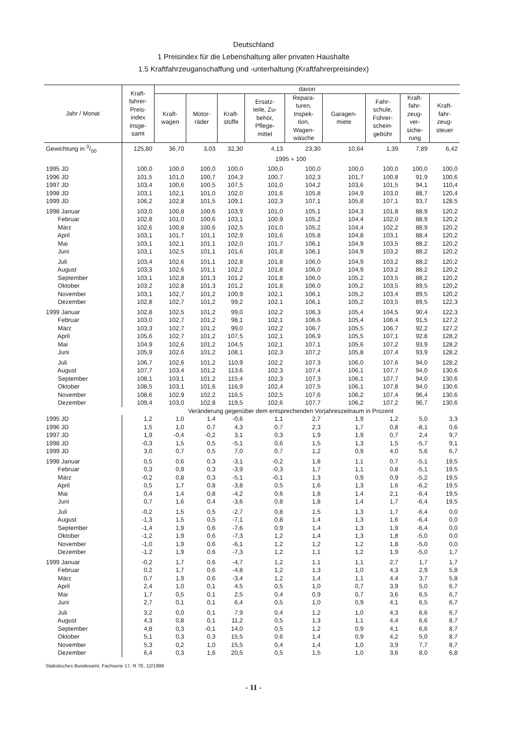Deutschland
1 Preisindex für die Lebenshaltung aller privaten Haushalte
1.5 Kraftfahrzeuganschaffung und -unterhaltung (Kraftfahrerpreisindex)
| Jahr / Monat | Kraft- fahrer- Preis- index insge- samt | davon | | | | | | | | |
| --- | --- | --- | --- | --- | --- | --- | --- | --- | --- | --- |
| | | Kraft- wagen | Motor- räder | Kraft- stoffe | Ersatz- teile, Zu- behör, Pflege- mittel | Repara- turen, Inspek- tion, Wagen- wäsche | Garagen- miete | Fahr- schule, Führer- schein- gebühr | Kraft- fahr- zeug- ver- siche- rung | Kraft- fahr- zeug- steuer |
| Gewichtung in 0/00 | 125,80 | 36,70 | 3,03 | 32,30 | 4,13 | 23,30 | 10,64 | 1,39 | 7,89 | 6,42 |
| | 1995 = 100 | | | | | | | | | |
| 1995 JD | 100,0 | 100,0 | 100,0 | 100,0 | 100,0 | 100,0 | 100,0 | 100,0 | 100,0 | 100,0 |
| 1996 JD | 101,5 | 101,0 | 100,7 | 104,3 | 100,7 | 102,3 | 101,7 | 100,8 | 91,9 | 100,6 |
| 1997 JD | 103,4 | 100,6 | 100,5 | 107,5 | 101,0 | 104,2 | 103,6 | 101,5 | 94,1 | 110,4 |
| 1998 JD | 103,1 | 102,1 | 101,0 | 102,0 | 101,6 | 105,8 | 104,9 | 103,0 | 88,7 | 120,4 |
| 1999 JD | 106,2 | 102,8 | 101,5 | 109,1 | 102,3 | 107,1 | 105,8 | 107,1 | 93,7 | 128,5 |
| 1998 Januar | 103,0 | 100,8 | 100,6 | 103,9 | 101,0 | 105,1 | 104,3 | 101,8 | 88,9 | 120,2 |
| Februar | 102,8 | 101,0 | 100,6 | 103,1 | 100,9 | 105,2 | 104,4 | 102,0 | 88,9 | 120,2 |
| März | 102,6 | 100,8 | 100,6 | 102,5 | 101,0 | 105,2 | 104,4 | 102,2 | 88,9 | 120,2 |
| April | 103,1 | 101,7 | 101,1 | 102,9 | 101,6 | 105,8 | 104,8 | 103,1 | 88,4 | 120,2 |
| Mai | 103,1 | 102,1 | 101,1 | 102,0 | 101,7 | 106,1 | 104,9 | 103,5 | 88,2 | 120,2 |
| Juni | 103,1 | 102,5 | 101,1 | 101,6 | 101,8 | 106,1 | 104,9 | 103,2 | 88,2 | 120,2 |
| Juli | 103,4 | 102,6 | 101,1 | 102,8 | 101,8 | 106,0 | 104,9 | 103,2 | 88,2 | 120,2 |
| August | 103,3 | 102,6 | 101,1 | 102,2 | 101,8 | 106,0 | 104,9 | 103,2 | 88,2 | 120,2 |
| September | 103,1 | 102,8 | 101,3 | 101,2 | 101,8 | 106,0 | 105,2 | 103,5 | 88,2 | 120,2 |
| Oktober | 103,2 | 102,8 | 101,3 | 101,2 | 101,8 | 106,0 | 105,2 | 103,5 | 89,5 | 120,2 |
| November | 103,1 | 102,7 | 101,2 | 100,9 | 102,1 | 106,1 | 105,2 | 103,4 | 89,5 | 120,2 |
| Dezember | 102,8 | 102,7 | 101,2 | 99,2 | 102,1 | 106,1 | 105,2 | 103,5 | 89,5 | 122,3 |
| 1999 Januar | 102,8 | 102,5 | 101,2 | 99,0 | 102,2 | 106,3 | 105,4 | 104,5 | 90,4 | 122,3 |
| Februar | 103,0 | 102,7 | 101,2 | 98,1 | 102,1 | 106,6 | 105,4 | 106,4 | 91,5 | 127,2 |
| März | 103,3 | 102,7 | 101,2 | 99,0 | 102,2 | 106,7 | 105,5 | 106,7 | 92,2 | 127,2 |
| April | 105,6 | 102,7 | 101,2 | 107,5 | 102,1 | 106,9 | 105,5 | 107,1 | 92,8 | 128,2 |
| Mai | 104,9 | 102,6 | 101,2 | 104,5 | 102,1 | 107,1 | 105,6 | 107,2 | 93,9 | 128,2 |
| Juni | 105,9 | 102,6 | 101,2 | 108,1 | 102,3 | 107,2 | 105,8 | 107,4 | 93,9 | 128,2 |
| Juli | 106,7 | 102,6 | 101,2 | 110,9 | 102,2 | 107,3 | 106,0 | 107,6 | 94,0 | 128,2 |
| August | 107,7 | 103,4 | 101,2 | 113,6 | 102,3 | 107,4 | 106,1 | 107,7 | 94,0 | 130,6 |
| September | 108,1 | 103,1 | 101,2 | 115,4 | 102,3 | 107,3 | 106,1 | 107,7 | 94,0 | 130,6 |
| Oktober | 108,5 | 103,1 | 101,6 | 116,9 | 102,4 | 107,5 | 106,1 | 107,8 | 94,0 | 130,6 |
| November | 108,6 | 102,9 | 102,2 | 116,5 | 102,5 | 107,6 | 106,2 | 107,4 | 96,4 | 130,6 |
| Dezember | 109,4 | 103,0 | 102,8 | 119,5 | 102,6 | 107,7 | 106,2 | 107,2 | 96,7 | 130,6 |
| | Veränderung gegenüber dem entsprechenden Vorjahreszeitraum in Prozent | | | | | | | | | |
| 1995 JD | 1,2 | 1,0 | 1,4 | -0,6 | 1,1 | 2,7 | 1,9 | 1,2 | 5,0 | 3,3 |
| 1996 JD | 1,5 | 1,0 | 0,7 | 4,3 | 0,7 | 2,3 | 1,7 | 0,8 | -8,1 | 0,6 |
| 1997 JD | 1,9 | -0,4 | -0,2 | 3,1 | 0,3 | 1,9 | 1,9 | 0,7 | 2,4 | 9,7 |
| 1998 JD | -0,3 | 1,5 | 0,5 | -5,1 | 0,6 | 1,5 | 1,3 | 1,5 | -5,7 | 9,1 |
| 1999 JD | 3,0 | 0,7 | 0,5 | 7,0 | 0,7 | 1,2 | 0,9 | 4,0 | 5,6 | 6,7 |
| 1998 Januar | 0,5 | 0,6 | 0,3 | -3,1 | -0,2 | 1,8 | 1,1 | 0,7 | -5,1 | 19,5 |
| Februar | 0,3 | 0,9 | 0,3 | -3,9 | -0,3 | 1,7 | 1,1 | 0,8 | -5,1 | 19,5 |
| März | -0,2 | 0,8 | 0,3 | -5,1 | -0,1 | 1,3 | 0,9 | 0,9 | -5,2 | 19,5 |
| April | 0,5 | 1,7 | 0,8 | -3,8 | 0,5 | 1,6 | 1,3 | 1,6 | -6,2 | 19,5 |
| Mai | 0,4 | 1,4 | 0,8 | -4,2 | 0,6 | 1,8 | 1,4 | 2,1 | -6,4 | 19,5 |
| Juni | 0,7 | 1,6 | 0,4 | -3,6 | 0,8 | 1,8 | 1,4 | 1,7 | -6,4 | 19,5 |
| Juli | -0,2 | 1,5 | 0,5 | -2,7 | 0,8 | 1,5 | 1,3 | 1,7 | -6,4 | 0,0 |
| August | -1,3 | 1,5 | 0,5 | -7,1 | 0,8 | 1,4 | 1,3 | 1,6 | -6,4 | 0,0 |
| September | -1,4 | 1,9 | 0,6 | -7,6 | 0,9 | 1,4 | 1,3 | 1,9 | -6,4 | 0,0 |
| Oktober | -1,2 | 1,9 | 0,6 | -7,3 | 1,2 | 1,4 | 1,3 | 1,8 | -5,0 | 0,0 |
| November | -1,0 | 1,9 | 0,6 | -6,1 | 1,2 | 1,2 | 1,2 | 1,8 | -5,0 | 0,0 |
| Dezember | -1,2 | 1,9 | 0,6 | -7,3 | 1,2 | 1,1 | 1,2 | 1,9 | -5,0 | 1,7 |
| 1999 Januar | -0,2 | 1,7 | 0,6 | -4,7 | 1,2 | 1,1 | 1,1 | 2,7 | 1,7 | 1,7 |
| Februar | 0,2 | 1,7 | 0,6 | -4,8 | 1,2 | 1,3 | 1,0 | 4,3 | 2,9 | 5,8 |
| März | 0,7 | 1,9 | 0,6 | -3,4 | 1,2 | 1,4 | 1,1 | 4,4 | 3,7 | 5,8 |
| April | 2,4 | 1,0 | 0,1 | 4,5 | 0,5 | 1,0 | 0,7 | 3,9 | 5,0 | 6,7 |
| Mai | 1,7 | 0,5 | 0,1 | 2,5 | 0,4 | 0,9 | 0,7 | 3,6 | 6,5 | 6,7 |
| Juni | 2,7 | 0,1 | 0,1 | 6,4 | 0,5 | 1,0 | 0,9 | 4,1 | 6,5 | 6,7 |
| Juli | 3,2 | 0,0 | 0,1 | 7,9 | 0,4 | 1,2 | 1,0 | 4,3 | 6,6 | 6,7 |
| August | 4,3 | 0,8 | 0,1 | 11,2 | 0,5 | 1,3 | 1,1 | 4,4 | 6,6 | 8,7 |
| September | 4,8 | 0,3 | -0,1 | 14,0 | 0,5 | 1,2 | 0,9 | 4,1 | 6,6 | 8,7 |
| Oktober | 5,1 | 0,3 | 0,3 | 15,5 | 0,6 | 1,4 | 0,9 | 4,2 | 5,0 | 8,7 |
| November | 5,3 | 0,2 | 1,0 | 15,5 | 0,4 | 1,4 | 1,0 | 3,9 | 7,7 | 8,7 |
| Dezember | 6,4 | 0,3 | 1,6 | 20,5 | 0,5 | 1,5 | 1,0 | 3,6 | 8,0 | 6,8 |
Statistisches Bundesamt, Fachserie 17, R 7E, 12/1999
- 11 -